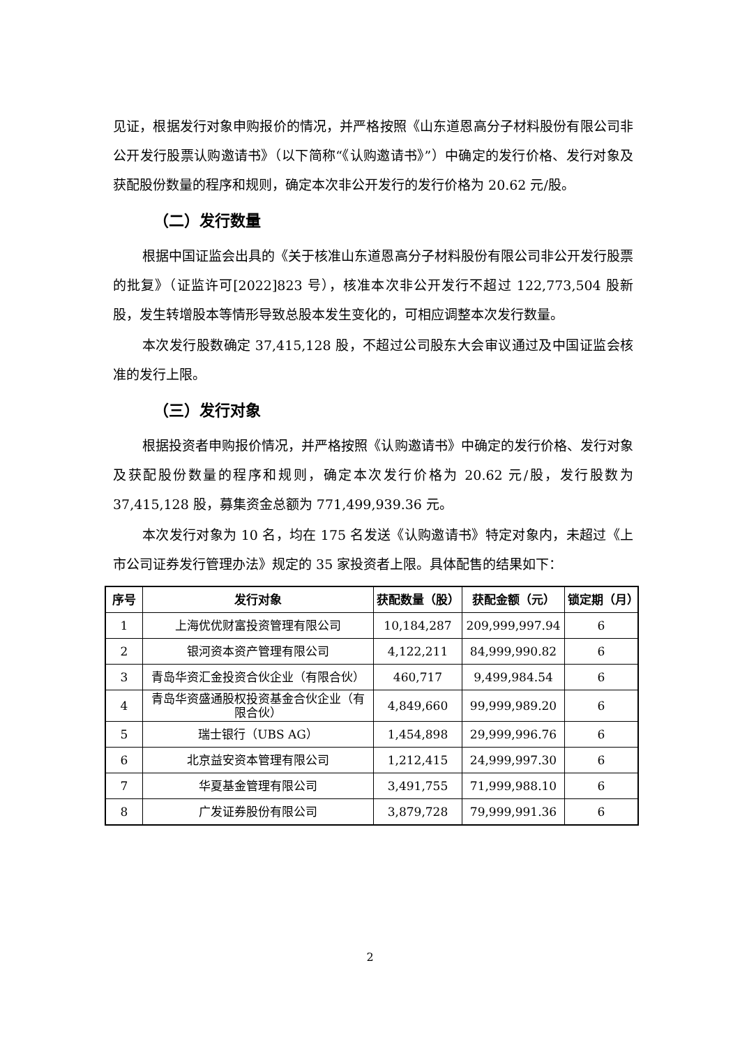见证，根据发行对象申购报价的情况，并严格按照《山东道恩高分子材料股份有限公司非公开发行股票认购邀请书》（以下简称“《认购邀请书》”）中确定的发行价格、发行对象及获配股份数量的程序和规则，确定本次非公开发行的发行价格为 20.62 元/股。
（二）发行数量
根据中国证监会出具的《关于核准山东道恩高分子材料股份有限公司非公开发行股票的批复》（证监许可[2022]823 号），核准本次非公开发行不超过 122,773,504 股新股，发生转增股本等情形导致总股本发生变化的，可相应调整本次发行数量。
本次发行股数确定 37,415,128 股，不超过公司股东大会审议通过及中国证监会核准的发行上限。
（三）发行对象
根据投资者申购报价情况，并严格按照《认购邀请书》中确定的发行价格、发行对象及获配股份数量的程序和规则，确定本次发行价格为 20.62 元/股，发行股数为 37,415,128 股，募集资金总额为 771,499,939.36 元。
本次发行对象为 10 名，均在 175 名发送《认购邀请书》特定对象内，未超过《上市公司证券发行管理办法》规定的 35 家投资者上限。具体配售的结果如下：
| 序号 | 发行对象 | 获配数量（股） | 获配金额（元） | 锁定期（月） |
| --- | --- | --- | --- | --- |
| 1 | 上海优优财富投资管理有限公司 | 10,184,287 | 209,999,997.94 | 6 |
| 2 | 银河资本资产管理有限公司 | 4,122,211 | 84,999,990.82 | 6 |
| 3 | 青岛华资汇金投资合伙企业（有限合伙） | 460,717 | 9,499,984.54 | 6 |
| 4 | 青岛华资盛通股权投资基金合伙企业（有限合伙） | 4,849,660 | 99,999,989.20 | 6 |
| 5 | 瑞士银行（UBS AG） | 1,454,898 | 29,999,996.76 | 6 |
| 6 | 北京益安资本管理有限公司 | 1,212,415 | 24,999,997.30 | 6 |
| 7 | 华夏基金管理有限公司 | 3,491,755 | 71,999,988.10 | 6 |
| 8 | 广发证券股份有限公司 | 3,879,728 | 79,999,991.36 | 6 |
2